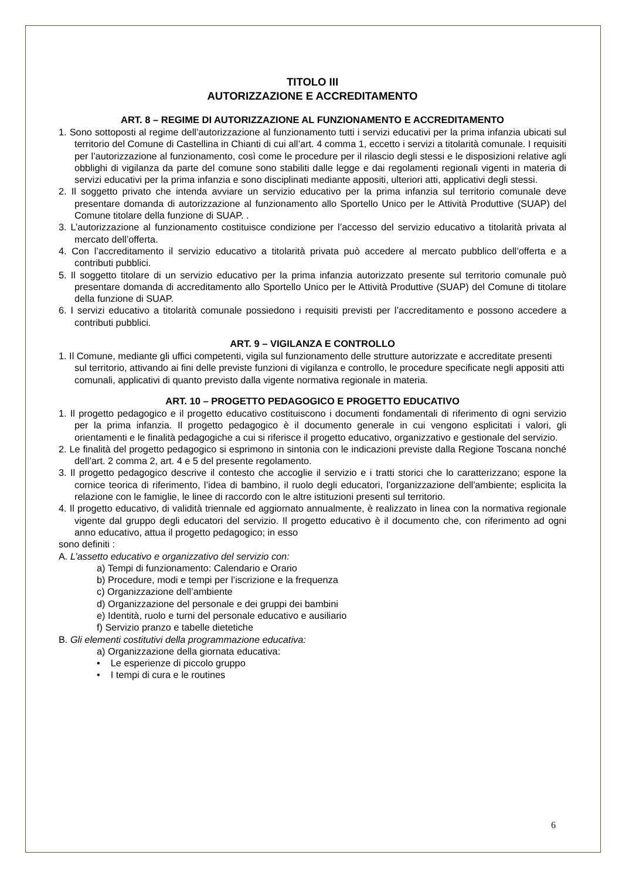TITOLO III
AUTORIZZAZIONE E ACCREDITAMENTO
ART. 8 – REGIME DI AUTORIZZAZIONE AL FUNZIONAMENTO E ACCREDITAMENTO
1. Sono sottoposti al regime dell’autorizzazione al funzionamento tutti i servizi educativi per la prima infanzia ubicati sul territorio del Comune di Castellina in Chianti di cui all’art. 4 comma 1, eccetto i servizi a titolarità comunale. I requisiti per l’autorizzazione al funzionamento, così come le procedure per il rilascio degli stessi e le disposizioni relative agli obblighi di vigilanza da parte del comune sono stabiliti dalle legge e dai regolamenti regionali vigenti in materia di servizi educativi per la prima infanzia e sono disciplinati mediante appositi, ulteriori atti, applicativi degli stessi.
2. Il soggetto privato che intenda avviare un servizio educativo per la prima infanzia sul territorio comunale deve presentare domanda di autorizzazione al funzionamento allo Sportello Unico per le Attività Produttive (SUAP) del Comune titolare della funzione di SUAP. .
3. L’autorizzazione al funzionamento costituisce condizione per l’accesso del servizio educativo a titolarità privata al mercato dell’offerta.
4. Con l’accreditamento il servizio educativo a titolarità privata può accedere al mercato pubblico dell’offerta e a contributi pubblici.
5. Il soggetto titolare di un servizio educativo per la prima infanzia autorizzato presente sul territorio comunale può presentare domanda di accreditamento allo Sportello Unico per le Attività Produttive (SUAP) del Comune di titolare della funzione di SUAP.
6. I servizi educativo a titolarità comunale possiedono i requisiti previsti per l’accreditamento e possono accedere a contributi pubblici.
ART. 9 – VIGILANZA E CONTROLLO
1. Il Comune, mediante gli uffici competenti, vigila sul funzionamento delle strutture autorizzate e accreditate presenti sul territorio, attivando ai fini delle previste funzioni di vigilanza e controllo, le procedure specificate negli appositi atti comunali, applicativi di quanto previsto dalla vigente normativa regionale in materia.
ART. 10 – PROGETTO PEDAGOGICO E PROGETTO EDUCATIVO
1. Il progetto pedagogico e il progetto educativo costituiscono i documenti fondamentali di riferimento di ogni servizio per la prima infanzia. Il progetto pedagogico è il documento generale in cui vengono esplicitati i valori, gli orientamenti e le finalità pedagogiche a cui si riferisce il progetto educativo, organizzativo e gestionale del servizio.
2. Le finalità del progetto pedagogico si esprimono in sintonia con le indicazioni previste dalla Regione Toscana nonché dell’art. 2 comma 2, art. 4 e 5 del presente regolamento.
3. Il progetto pedagogico descrive il contesto che accoglie il servizio e i tratti storici che lo caratterizzano; espone la cornice teorica di riferimento, l’idea di bambino, il ruolo degli educatori, l'organizzazione dell'ambiente; esplicita la relazione con le famiglie, le linee di raccordo con le altre istituzioni presenti sul territorio.
4. Il progetto educativo, di validità triennale ed aggiornato annualmente, è realizzato in linea con la normativa regionale vigente dal gruppo degli educatori del servizio. Il progetto educativo è il documento che, con riferimento ad ogni anno educativo, attua il progetto pedagogico; in esso
sono definiti :
A. L’assetto educativo e organizzativo del servizio con:
a) Tempi di funzionamento: Calendario e Orario
b) Procedure, modi e tempi per l’iscrizione e la frequenza
c) Organizzazione dell’ambiente
d) Organizzazione del personale e dei gruppi dei bambini
e) Identità, ruolo e turni del personale educativo e ausiliario
f) Servizio pranzo e tabelle dietetiche
B. Gli elementi costitutivi della programmazione educativa:
a) Organizzazione della giornata educativa:
• Le esperienze di piccolo gruppo
• I tempi di cura e le routines
6